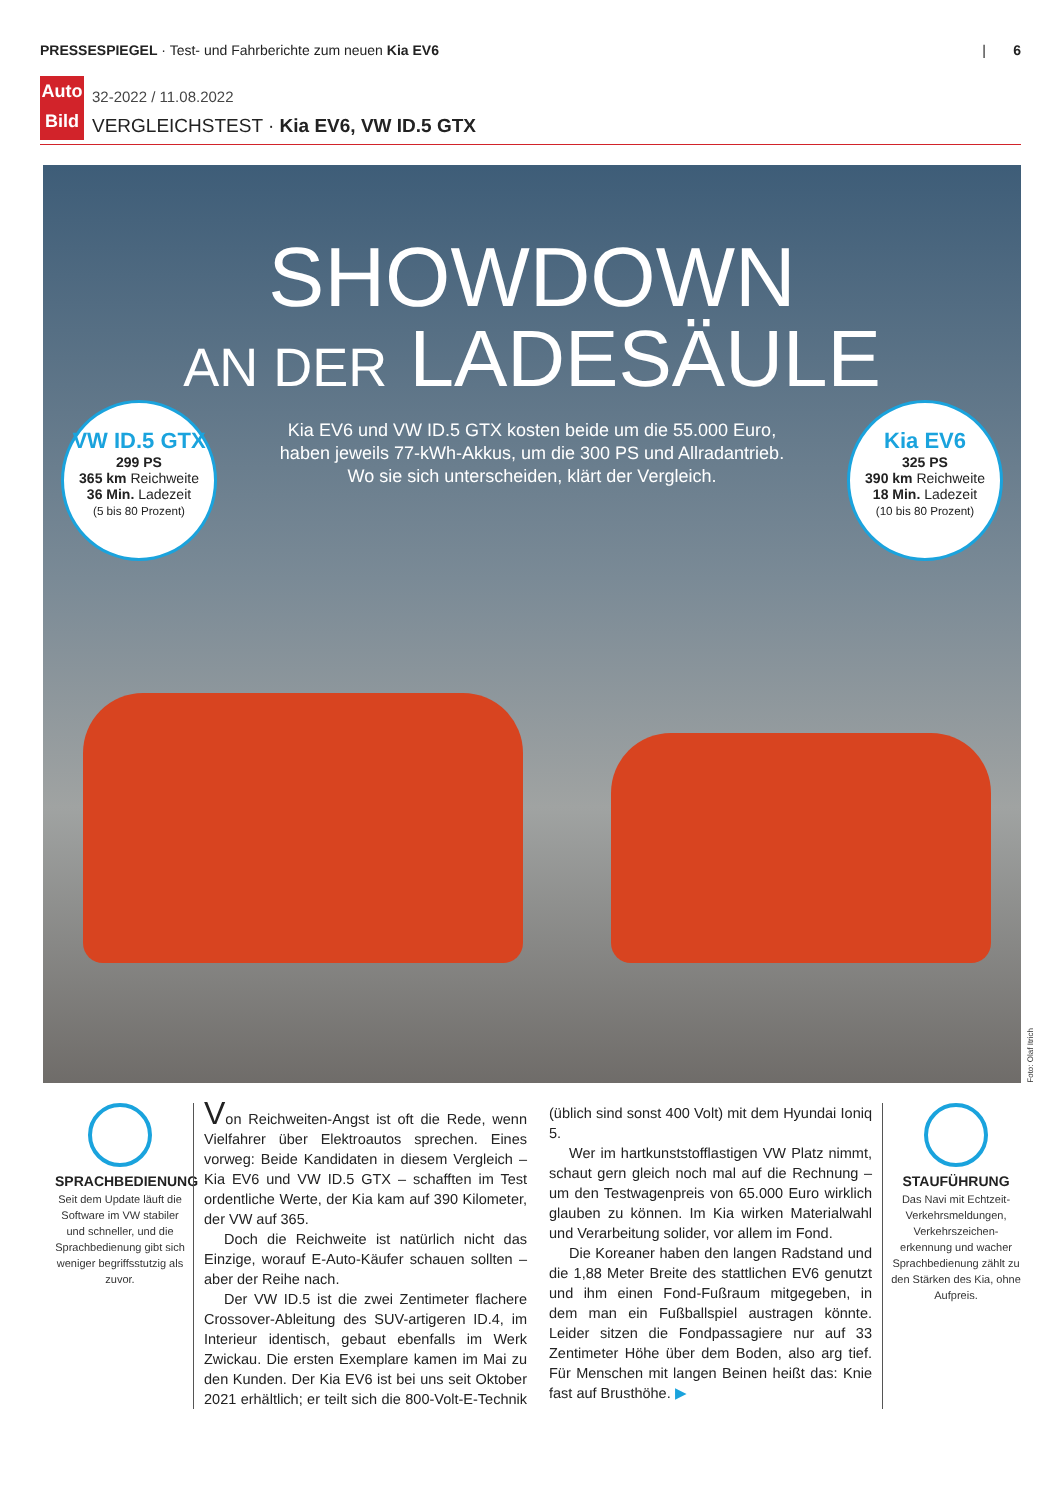PRESSESPIEGEL · Test- und Fahrberichte zum neuen Kia EV6
| 6
Auto Bild
32-2022 / 11.08.2022
VERGLEICHSTEST · Kia EV6, VW ID.5 GTX
SHOWDOWN
AN DER LADESÄULE
Kia EV6 und VW ID.5 GTX kosten beide um die 55.000 Euro,
haben jeweils 77-kWh-Akkus, um die 300 PS und Allradantrieb.
Wo sie sich unterscheiden, klärt der Vergleich.
VW ID.5 GTX
299 PS
365 km Reichweite
36 Min. Ladezeit
(5 bis 80 Prozent)
Kia EV6
325 PS
390 km Reichweite
18 Min. Ladezeit
(10 bis 80 Prozent)
Foto: Olaf Itrich
SPRACHBEDIENUNG
Seit dem Update läuft die Software im VW stabiler und schneller, und die Sprachbedienung gibt sich weniger begriffsstutzig als zuvor.
Von Reichweiten-Angst ist oft die Rede, wenn Vielfahrer über Elektroautos sprechen. Eines vorweg: Beide Kandidaten in diesem Vergleich – Kia EV6 und VW ID.5 GTX – schafften im Test ordentliche Werte, der Kia kam auf 390 Kilometer, der VW auf 365.
Doch die Reichweite ist natürlich nicht das Einzige, worauf E-Auto-Käufer schauen sollten – aber der Reihe nach.
Der VW ID.5 ist die zwei Zentimeter flachere Crossover-Ableitung des SUV-artigeren ID.4, im Interieur identisch, gebaut ebenfalls im Werk Zwickau. Die ersten Exemplare kamen im Mai zu den Kunden. Der Kia EV6 ist bei uns seit Oktober 2021 erhältlich; er teilt sich die 800-Volt-E-Technik (üblich sind sonst 400 Volt) mit dem Hyundai Ioniq 5.
Wer im hartkunststofflastigen VW Platz nimmt, schaut gern gleich noch mal auf die Rechnung – um den Testwagenpreis von 65.000 Euro wirklich glauben zu können. Im Kia wirken Materialwahl und Verarbeitung solider, vor allem im Fond.
Die Koreaner haben den langen Radstand und die 1,88 Meter Breite des stattlichen EV6 genutzt und ihm einen Fond-Fußraum mitgegeben, in dem man ein Fußballspiel austragen könnte. Leider sitzen die Fondpassagiere nur auf 33 Zentimeter Höhe über dem Boden, also arg tief. Für Menschen mit langen Beinen heißt das: Knie fast auf Brusthöhe. ▶
STAUFÜHRUNG
Das Navi mit Echtzeit-Verkehrsmeldungen, Verkehrszeichen-erkennung und wacher Sprachbedienung zählt zu den Stärken des Kia, ohne Aufpreis.